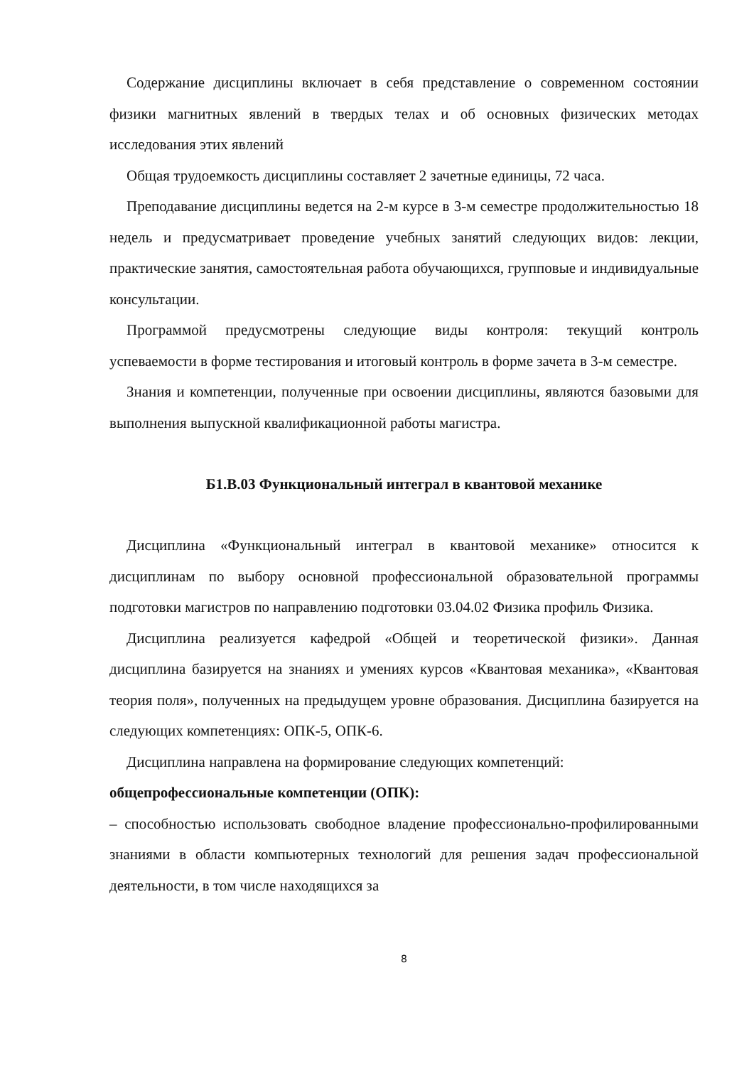Содержание дисциплины включает в себя представление о современном состоянии физики магнитных явлений в твердых телах и об основных физических методах исследования этих явлений
Общая трудоемкость дисциплины составляет 2 зачетные единицы, 72 часа.
Преподавание дисциплины ведется на 2-м курсе в 3-м семестре продолжительностью 18 недель и предусматривает проведение учебных занятий следующих видов: лекции, практические занятия, самостоятельная работа обучающихся, групповые и индивидуальные консультации.
Программой предусмотрены следующие виды контроля: текущий контроль успеваемости в форме тестирования и итоговый контроль в форме зачета в 3-м семестре.
Знания и компетенции, полученные при освоении дисциплины, являются базовыми для выполнения выпускной квалификационной работы магистра.
Б1.В.03 Функциональный интеграл в квантовой механике
Дисциплина «Функциональный интеграл в квантовой механике» относится к дисциплинам по выбору основной профессиональной образовательной программы подготовки магистров по направлению подготовки 03.04.02 Физика профиль Физика.
Дисциплина реализуется кафедрой «Общей и теоретической физики». Данная дисциплина базируется на знаниях и умениях курсов «Квантовая механика», «Квантовая теория поля», полученных на предыдущем уровне образования. Дисциплина базируется на следующих компетенциях: ОПК-5, ОПК-6.
Дисциплина направлена на формирование следующих компетенций:
общепрофессиональные компетенции (ОПК):
– способностью использовать свободное владение профессионально-профилированными знаниями в области компьютерных технологий для решения задач профессиональной деятельности, в том числе находящихся за
8